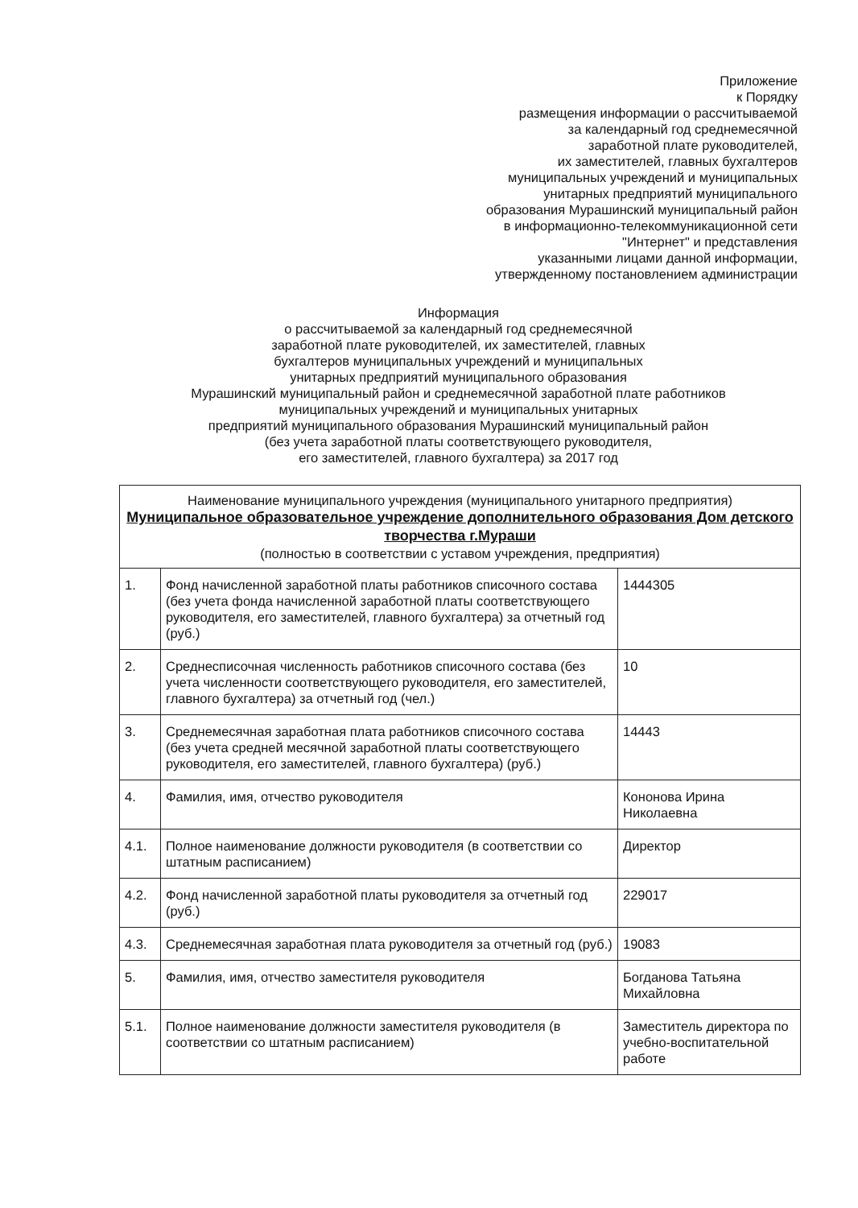Приложение
к Порядку
размещения информации о рассчитываемой
за календарный год среднемесячной
заработной плате руководителей,
их заместителей, главных бухгалтеров
муниципальных учреждений и муниципальных
унитарных предприятий муниципального
образования Мурашинский муниципальный район
в информационно-телекоммуникационной сети
"Интернет" и представления
указанными лицами данной информации,
утвержденному постановлением администрации
Информация
о рассчитываемой за календарный год среднемесячной
заработной плате руководителей, их заместителей, главных
бухгалтеров муниципальных учреждений и муниципальных
унитарных предприятий муниципального образования
Мурашинский муниципальный район и среднемесячной заработной плате работников
муниципальных учреждений и муниципальных унитарных
предприятий муниципального образования Мурашинский муниципальный район
(без учета заработной платы соответствующего руководителя,
его заместителей, главного бухгалтера) за 2017 год
| Наименование муниципального учреждения (муниципального унитарного предприятия) Муниципальное образовательное учреждение дополнительного образования Дом детского творчества г.Мураши (полностью в соответствии с уставом учреждения, предприятия) | | |
| 1. | Фонд начисленной заработной платы работников списочного состава (без учета фонда начисленной заработной платы соответствующего руководителя, его заместителей, главного бухгалтера) за отчетный год (руб.) | 1444305 |
| 2. | Среднесписочная численность работников списочного состава (без учета численности соответствующего руководителя, его заместителей, главного бухгалтера) за отчетный год (чел.) | 10 |
| 3. | Среднемесячная заработная плата работников списочного состава (без учета средней месячной заработной платы соответствующего руководителя, его заместителей, главного бухгалтера) (руб.) | 14443 |
| 4. | Фамилия, имя, отчество руководителя | Кононова Ирина Николаевна |
| 4.1. | Полное наименование должности руководителя (в соответствии со штатным расписанием) | Директор |
| 4.2. | Фонд начисленной заработной платы руководителя за отчетный год (руб.) | 229017 |
| 4.3. | Среднемесячная заработная плата руководителя за отчетный год (руб.) | 19083 |
| 5. | Фамилия, имя, отчество заместителя руководителя | Богданова Татьяна Михайловна |
| 5.1. | Полное наименование должности заместителя руководителя (в соответствии со штатным расписанием) | Заместитель директора по учебно-воспитательной работе |